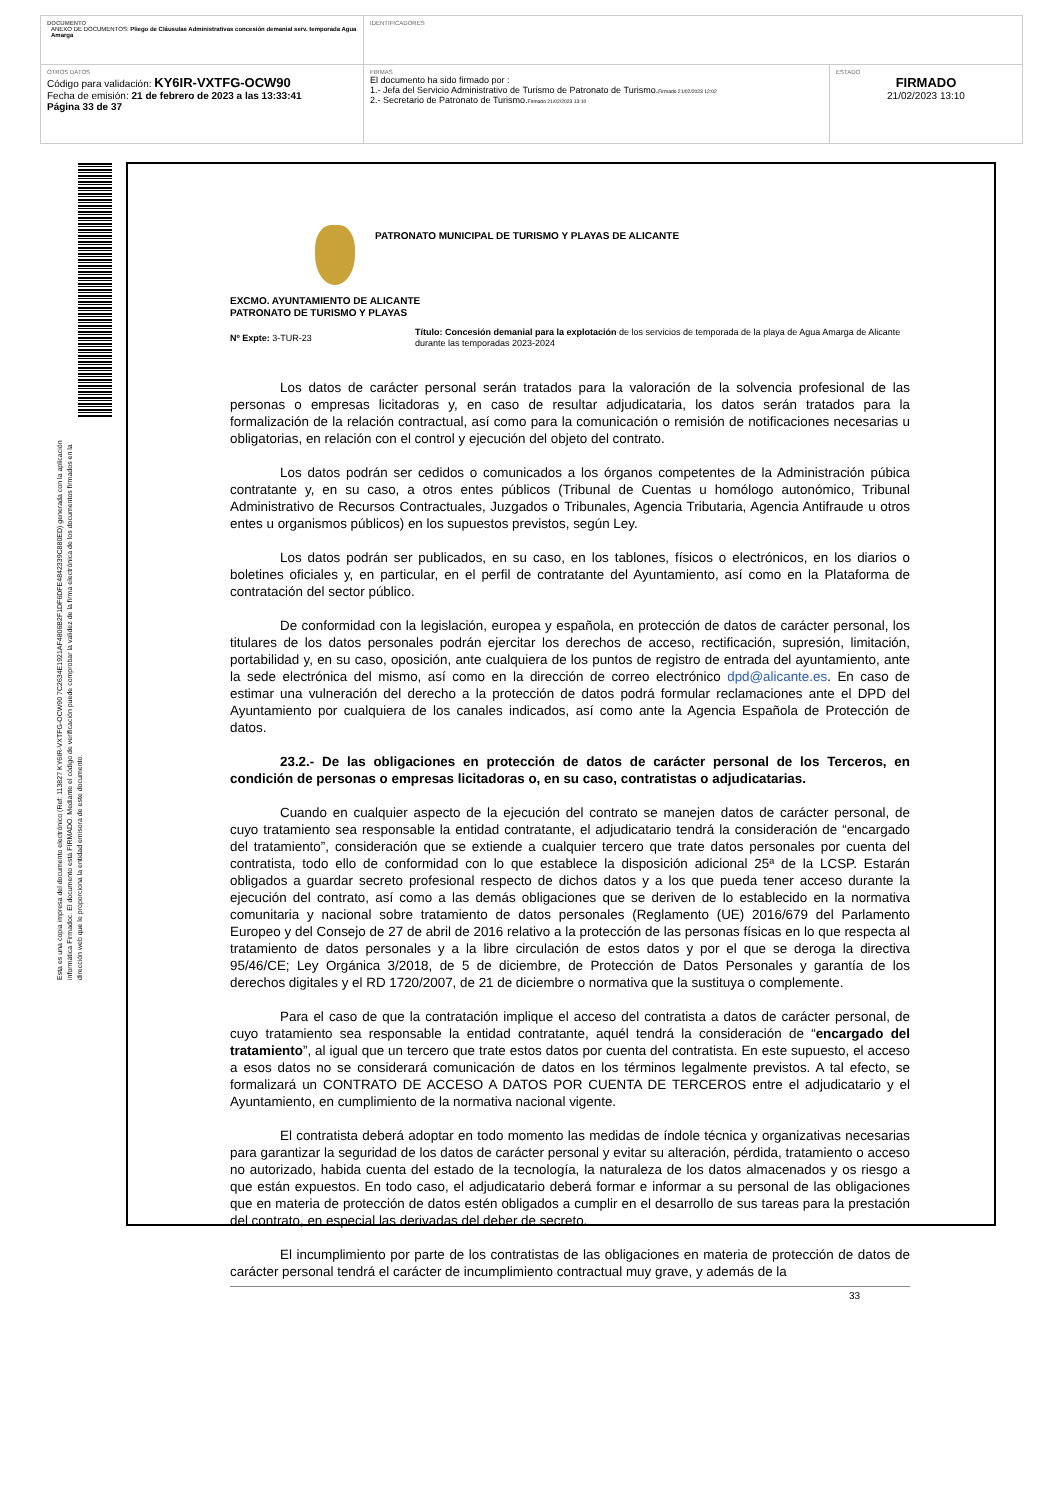| DOCUMENTO ANEXO DE DOCUMENTOS: Pliego de Cláusulas Administrativas concesión demanial serv. temporada Agua Amarga | IDENTIFICADORES | |
| OTROS DATOS Código para validación: KY6IR-VXTFG-OCW90 Fecha de emisión: 21 de febrero de 2023 a las 13:33:41 Página 33 de 37 | FIRMAS El documento ha sido firmado por : 1.- Jefa del Servicio Administrativo de Turismo de Patronato de Turismo. Firmado 21/02/2023 12:02 2.- Secretario de Patronato de Turismo. Firmado 21/02/2023 13:10 | ESTADO FIRMADO 21/02/2023 13:10 |
Esta es una copia impresa del documento electrónico (Ref: 113827 KY6IR-VXTFG-OCW90 7C2634E1921AF4806B2F1DF6DFE4842339C880ED) generada con la aplicación informática Firmadoc. El documento está FIRMADO. Mediante el código de verificación puede comprobar la validez de la firma electrónica de los documentos firmados en la dirección web que le proporciona la entidad emisora de este documento.
PATRONATO MUNICIPAL DE TURISMO Y PLAYAS DE ALICANTE
EXCMO. AYUNTAMIENTO DE ALICANTE
PATRONATO DE TURISMO Y PLAYAS
Nº Expte: 3-TUR-23
Título: Concesión demanial para la explotación de los servicios de temporada de la playa de Agua Amarga de Alicante durante las temporadas 2023-2024
Los datos de carácter personal serán tratados para la valoración de la solvencia profesional de las personas o empresas licitadoras y, en caso de resultar adjudicataria, los datos serán tratados para la formalización de la relación contractual, así como para la comunicación o remisión de notificaciones necesarias u obligatorias, en relación con el control y ejecución del objeto del contrato.
Los datos podrán ser cedidos o comunicados a los órganos competentes de la Administración púbica contratante y, en su caso, a otros entes públicos (Tribunal de Cuentas u homólogo autonómico, Tribunal Administrativo de Recursos Contractuales, Juzgados o Tribunales, Agencia Tributaria, Agencia Antifraude u otros entes u organismos públicos) en los supuestos previstos, según Ley.
Los datos podrán ser publicados, en su caso, en los tablones, físicos o electrónicos, en los diarios o boletines oficiales y, en particular, en el perfil de contratante del Ayuntamiento, así como en la Plataforma de contratación del sector público.
De conformidad con la legislación, europea y española, en protección de datos de carácter personal, los titulares de los datos personales podrán ejercitar los derechos de acceso, rectificación, supresión, limitación, portabilidad y, en su caso, oposición, ante cualquiera de los puntos de registro de entrada del ayuntamiento, ante la sede electrónica del mismo, así como en la dirección de correo electrónico dpd@alicante.es. En caso de estimar una vulneración del derecho a la protección de datos podrá formular reclamaciones ante el DPD del Ayuntamiento por cualquiera de los canales indicados, así como ante la Agencia Española de Protección de datos.
23.2.- De las obligaciones en protección de datos de carácter personal de los Terceros, en condición de personas o empresas licitadoras o, en su caso, contratistas o adjudicatarias.
Cuando en cualquier aspecto de la ejecución del contrato se manejen datos de carácter personal, de cuyo tratamiento sea responsable la entidad contratante, el adjudicatario tendrá la consideración de “encargado del tratamiento”, consideración que se extiende a cualquier tercero que trate datos personales por cuenta del contratista, todo ello de conformidad con lo que establece la disposición adicional 25ª de la LCSP. Estarán obligados a guardar secreto profesional respecto de dichos datos y a los que pueda tener acceso durante la ejecución del contrato, así como a las demás obligaciones que se deriven de lo establecido en la normativa comunitaria y nacional sobre tratamiento de datos personales (Reglamento (UE) 2016/679 del Parlamento Europeo y del Consejo de 27 de abril de 2016 relativo a la protección de las personas físicas en lo que respecta al tratamiento de datos personales y a la libre circulación de estos datos y por el que se deroga la directiva 95/46/CE; Ley Orgánica 3/2018, de 5 de diciembre, de Protección de Datos Personales y garantía de los derechos digitales y el RD 1720/2007, de 21 de diciembre o normativa que la sustituya o complemente.
Para el caso de que la contratación implique el acceso del contratista a datos de carácter personal, de cuyo tratamiento sea responsable la entidad contratante, aquél tendrá la consideración de “encargado del tratamiento”, al igual que un tercero que trate estos datos por cuenta del contratista. En este supuesto, el acceso a esos datos no se considerará comunicación de datos en los términos legalmente previstos. A tal efecto, se formalizará un CONTRATO DE ACCESO A DATOS POR CUENTA DE TERCEROS entre el adjudicatario y el Ayuntamiento, en cumplimiento de la normativa nacional vigente.
El contratista deberá adoptar en todo momento las medidas de índole técnica y organizativas necesarias para garantizar la seguridad de los datos de carácter personal y evitar su alteración, pérdida, tratamiento o acceso no autorizado, habida cuenta del estado de la tecnología, la naturaleza de los datos almacenados y os riesgo a que están expuestos. En todo caso, el adjudicatario deberá formar e informar a su personal de las obligaciones que en materia de protección de datos estén obligados a cumplir en el desarrollo de sus tareas para la prestación del contrato, en especial las derivadas del deber de secreto.
El incumplimiento por parte de los contratistas de las obligaciones en materia de protección de datos de carácter personal tendrá el carácter de incumplimiento contractual muy grave, y además de la
33